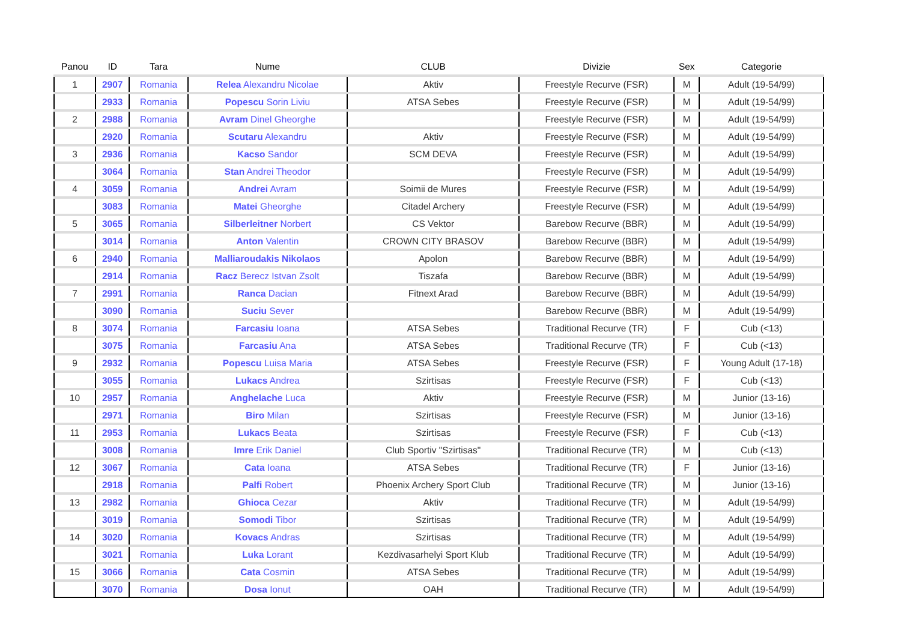| Panou | ID | Tara | Nume | CLUB | Divizie | Sex | Categorie |
| --- | --- | --- | --- | --- | --- | --- | --- |
| 1 | 2907 | Romania | Relea Alexandru Nicolae | Aktiv | Freestyle Recurve (FSR) | M | Adult (19-54/99) |
| | 2933 | Romania | Popescu Sorin Liviu | ATSA Sebes | Freestyle Recurve (FSR) | M | Adult (19-54/99) |
| 2 | 2988 | Romania | Avram Dinel Gheorghe | | Freestyle Recurve (FSR) | M | Adult (19-54/99) |
| | 2920 | Romania | Scutaru Alexandru | Aktiv | Freestyle Recurve (FSR) | M | Adult (19-54/99) |
| 3 | 2936 | Romania | Kacso Sandor | SCM DEVA | Freestyle Recurve (FSR) | M | Adult (19-54/99) |
| | 3064 | Romania | Stan Andrei Theodor | | Freestyle Recurve (FSR) | M | Adult (19-54/99) |
| 4 | 3059 | Romania | Andrei Avram | Soimii de Mures | Freestyle Recurve (FSR) | M | Adult (19-54/99) |
| | 3083 | Romania | Matei Gheorghe | Citadel Archery | Freestyle Recurve (FSR) | M | Adult (19-54/99) |
| 5 | 3065 | Romania | Silberleitner Norbert | CS Vektor | Barebow Recurve (BBR) | M | Adult (19-54/99) |
| | 3014 | Romania | Anton Valentin | CROWN CITY BRASOV | Barebow Recurve (BBR) | M | Adult (19-54/99) |
| 6 | 2940 | Romania | Malliaroudakis Nikolaos | Apolon | Barebow Recurve (BBR) | M | Adult (19-54/99) |
| | 2914 | Romania | Racz Berecz Istvan Zsolt | Tiszafa | Barebow Recurve (BBR) | M | Adult (19-54/99) |
| 7 | 2991 | Romania | Ranca Dacian | Fitnext Arad | Barebow Recurve (BBR) | M | Adult (19-54/99) |
| | 3090 | Romania | Suciu Sever | | Barebow Recurve (BBR) | M | Adult (19-54/99) |
| 8 | 3074 | Romania | Farcasiu Ioana | ATSA Sebes | Traditional Recurve (TR) | F | Cub (<13) |
| | 3075 | Romania | Farcasiu Ana | ATSA Sebes | Traditional Recurve (TR) | F | Cub (<13) |
| 9 | 2932 | Romania | Popescu Luisa Maria | ATSA Sebes | Freestyle Recurve (FSR) | F | Young Adult (17-18) |
| | 3055 | Romania | Lukacs Andrea | Szirtisas | Freestyle Recurve (FSR) | F | Cub (<13) |
| 10 | 2957 | Romania | Anghelache Luca | Aktiv | Freestyle Recurve (FSR) | M | Junior (13-16) |
| | 2971 | Romania | Biro Milan | Szirtisas | Freestyle Recurve (FSR) | M | Junior (13-16) |
| 11 | 2953 | Romania | Lukacs Beata | Szirtisas | Freestyle Recurve (FSR) | F | Cub (<13) |
| | 3008 | Romania | Imre Erik Daniel | Club Sportiv "Szirtisas" | Traditional Recurve (TR) | M | Cub (<13) |
| 12 | 3067 | Romania | Cata Ioana | ATSA Sebes | Traditional Recurve (TR) | F | Junior (13-16) |
| | 2918 | Romania | Palfi Robert | Phoenix Archery Sport Club | Traditional Recurve (TR) | M | Junior (13-16) |
| 13 | 2982 | Romania | Ghioca Cezar | Aktiv | Traditional Recurve (TR) | M | Adult (19-54/99) |
| | 3019 | Romania | Somodi Tibor | Szirtisas | Traditional Recurve (TR) | M | Adult (19-54/99) |
| 14 | 3020 | Romania | Kovacs Andras | Szirtisas | Traditional Recurve (TR) | M | Adult (19-54/99) |
| | 3021 | Romania | Luka Lorant | Kezdivasarhelyi Sport Klub | Traditional Recurve (TR) | M | Adult (19-54/99) |
| 15 | 3066 | Romania | Cata Cosmin | ATSA Sebes | Traditional Recurve (TR) | M | Adult (19-54/99) |
| | 3070 | Romania | Dosa Ionut | OAH | Traditional Recurve (TR) | M | Adult (19-54/99) |